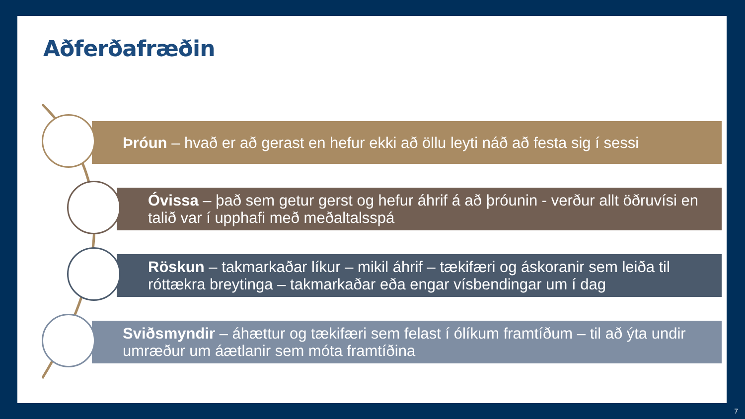Aðferðafræðin
Þróun – hvað er að gerast en hefur ekki að öllu leyti náð að festa sig í sessi
Óvissa – það sem getur gerst og hefur áhrif á að þróunin - verður allt öðruvísi en talið var í upphafi með meðaltalsspá
Röskun – takmarkaðar líkur – mikil áhrif – tækifæri og áskoranir sem leiða til róttækra breytinga – takmarkaðar eða engar vísbendingar um í dag
Sviðsmyndir – áhættur og tækifæri sem felast í ólíkum framtíðum – til að ýta undir umræður um áætlanir sem móta framtíðina
7